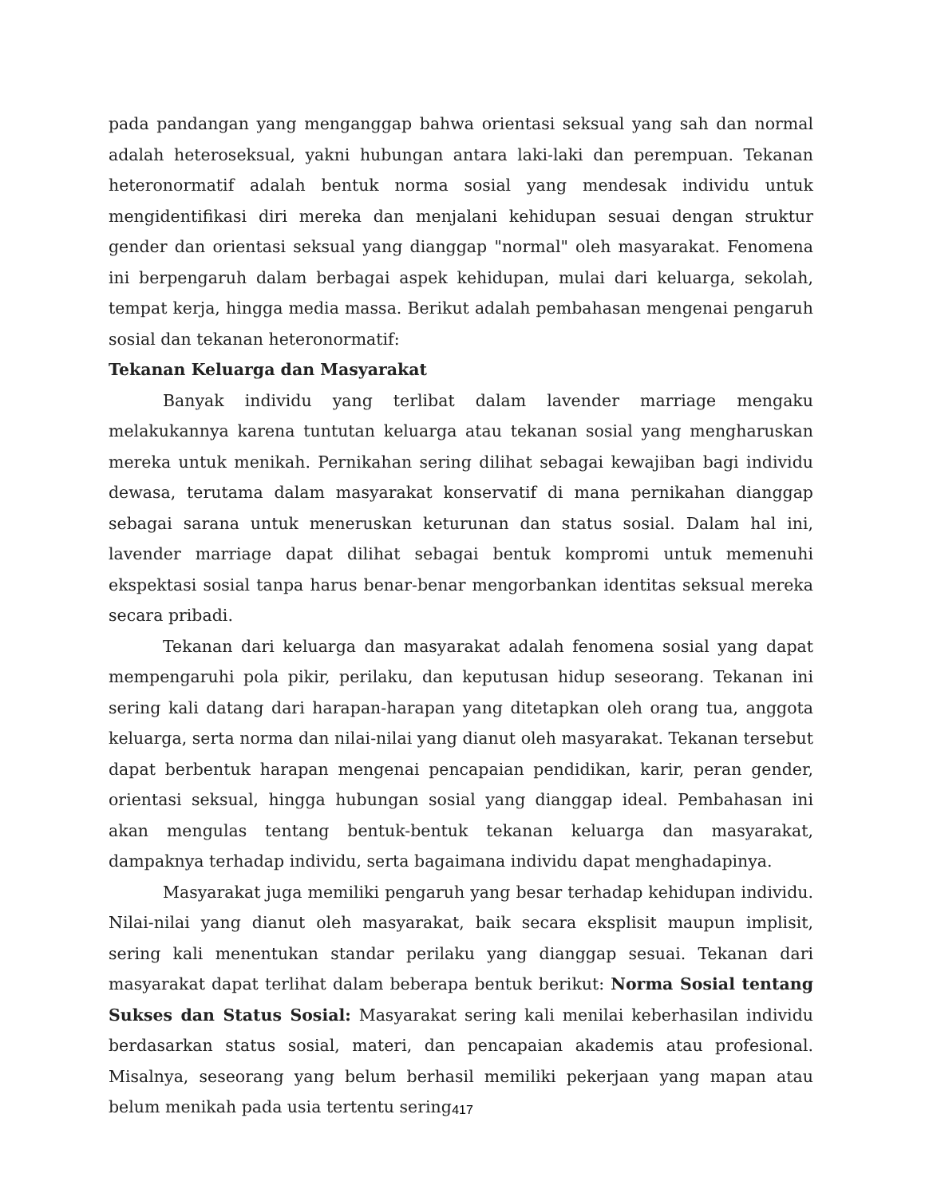pada pandangan yang menganggap bahwa orientasi seksual yang sah dan normal adalah heteroseksual, yakni hubungan antara laki-laki dan perempuan. Tekanan heteronormatif adalah bentuk norma sosial yang mendesak individu untuk mengidentifikasi diri mereka dan menjalani kehidupan sesuai dengan struktur gender dan orientasi seksual yang dianggap "normal" oleh masyarakat. Fenomena ini berpengaruh dalam berbagai aspek kehidupan, mulai dari keluarga, sekolah, tempat kerja, hingga media massa. Berikut adalah pembahasan mengenai pengaruh sosial dan tekanan heteronormatif:
Tekanan Keluarga dan Masyarakat
Banyak individu yang terlibat dalam lavender marriage mengaku melakukannya karena tuntutan keluarga atau tekanan sosial yang mengharuskan mereka untuk menikah. Pernikahan sering dilihat sebagai kewajiban bagi individu dewasa, terutama dalam masyarakat konservatif di mana pernikahan dianggap sebagai sarana untuk meneruskan keturunan dan status sosial. Dalam hal ini, lavender marriage dapat dilihat sebagai bentuk kompromi untuk memenuhi ekspektasi sosial tanpa harus benar-benar mengorbankan identitas seksual mereka secara pribadi.
Tekanan dari keluarga dan masyarakat adalah fenomena sosial yang dapat mempengaruhi pola pikir, perilaku, dan keputusan hidup seseorang. Tekanan ini sering kali datang dari harapan-harapan yang ditetapkan oleh orang tua, anggota keluarga, serta norma dan nilai-nilai yang dianut oleh masyarakat. Tekanan tersebut dapat berbentuk harapan mengenai pencapaian pendidikan, karir, peran gender, orientasi seksual, hingga hubungan sosial yang dianggap ideal. Pembahasan ini akan mengulas tentang bentuk-bentuk tekanan keluarga dan masyarakat, dampaknya terhadap individu, serta bagaimana individu dapat menghadapinya.
Masyarakat juga memiliki pengaruh yang besar terhadap kehidupan individu. Nilai-nilai yang dianut oleh masyarakat, baik secara eksplisit maupun implisit, sering kali menentukan standar perilaku yang dianggap sesuai. Tekanan dari masyarakat dapat terlihat dalam beberapa bentuk berikut: Norma Sosial tentang Sukses dan Status Sosial: Masyarakat sering kali menilai keberhasilan individu berdasarkan status sosial, materi, dan pencapaian akademis atau profesional. Misalnya, seseorang yang belum berhasil memiliki pekerjaan yang mapan atau belum menikah pada usia tertentu sering
417